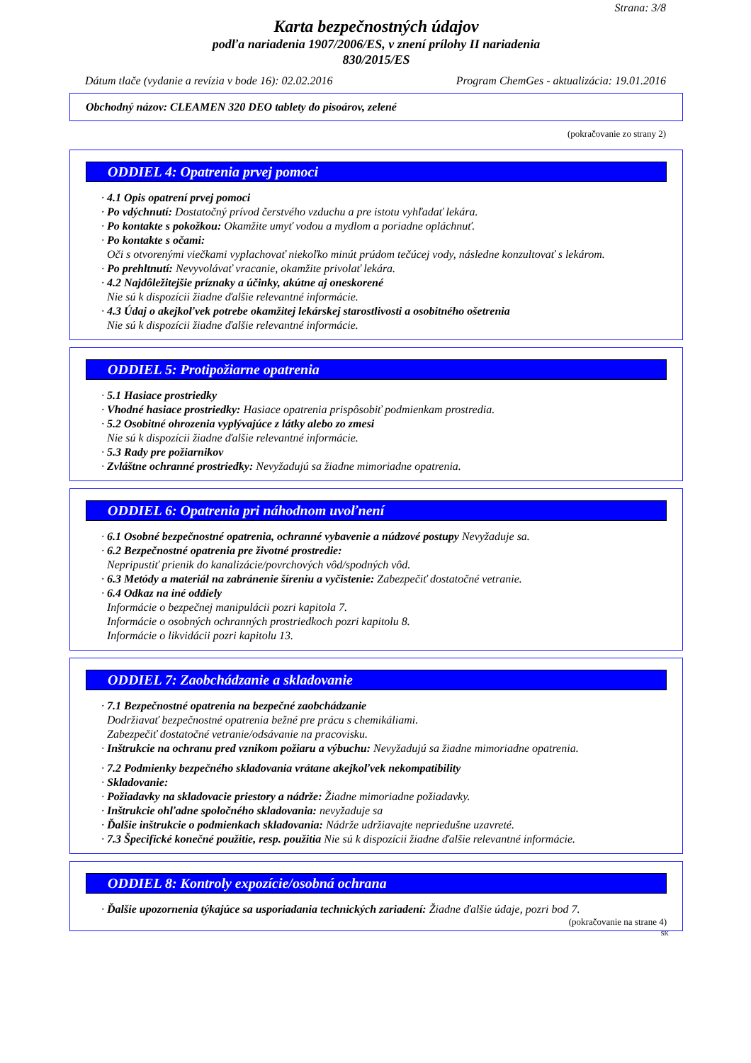Strana: 3/8
Karta bezpečnostných údajov
podľa nariadenia 1907/2006/ES, v znení prílohy II nariadenia
830/2015/ES
Dátum tlače (vydanie a revízia v bode 16): 02.02.2016 Program ChemGes - aktualizácia: 19.01.2016
Obchodný názov: CLEAMEN 320 DEO tablety do pisoárov, zelené
(pokračovanie zo strany 2)
ODDIEL 4: Opatrenia prvej pomoci
· 4.1 Opis opatrení prvej pomoci
· Po vdýchnutí: Dostatočný prívod čerstvého vzduchu a pre istotu vyhľadať lekára.
· Po kontakte s pokožkou: Okamžite umyť vodou a mydlom a poriadne opláchnuť.
· Po kontakte s očami:
Oči s otvorenými viečkami vyplachovať niekoľko minút prúdom tečúcej vody, následne konzultovať s lekárom.
· Po prehltnutí: Nevyvolávať vracanie, okamžite privolať lekára.
· 4.2 Najdôležitejšie príznaky a účinky, akútne aj oneskorené
Nie sú k dispozícii žiadne ďalšie relevantné informácie.
· 4.3 Údaj o akejkoľvek potrebe okamžitej lekárskej starostlivosti a osobitného ošetrenia
Nie sú k dispozícii žiadne ďalšie relevantné informácie.
ODDIEL 5: Protipožiarne opatrenia
· 5.1 Hasiace prostriedky
· Vhodné hasiace prostriedky: Hasiace opatrenia prispôsobiť podmienkam prostredia.
· 5.2 Osobitné ohrozenia vyplývajúce z látky alebo zo zmesi
Nie sú k dispozícii žiadne ďalšie relevantné informácie.
· 5.3 Rady pre požiarnikov
· Zvláštne ochranné prostriedky: Nevyžadujú sa žiadne mimoriadne opatrenia.
ODDIEL 6: Opatrenia pri náhodnom uvoľnení
· 6.1 Osobné bezpečnostné opatrenia, ochranné vybavenie a núdzové postupy Nevyžaduje sa.
· 6.2 Bezpečnostné opatrenia pre životné prostredie:
Nepripustiť prienik do kanalizácie/povrchových vôd/spodných vôd.
· 6.3 Metódy a materiál na zabránenie šíreniu a vyčistenie: Zabezpečiť dostatočné vetranie.
· 6.4 Odkaz na iné oddiely
Informácie o bezpečnej manipulácii pozri kapitola 7.
Informácie o osobných ochranných prostriedkoch pozri kapitolu 8.
Informácie o likvidácii pozri kapitolu 13.
ODDIEL 7: Zaobchádzanie a skladovanie
· 7.1 Bezpečnostné opatrenia na bezpečné zaobchádzanie
Dodržiavať bezpečnostné opatrenia bežné pre prácu s chemikáliami.
Zabezpečiť dostatočné vetranie/odsávanie na pracovisku.
· Inštrukcie na ochranu pred vznikom požiaru a výbuchu: Nevyžadujú sa žiadne mimoriadne opatrenia.
· 7.2 Podmienky bezpečného skladovania vrátane akejkoľvek nekompatibility
· Skladovanie:
· Požiadavky na skladovacie priestory a nádrže: Žiadne mimoriadne požiadavky.
· Inštrukcie ohľadne spoločného skladovania: nevyžaduje sa
· Ďalšie inštrukcie o podmienkach skladovania: Nádrže udržiavajte nepriedušne uzavreté.
· 7.3 Špecifické konečné použitie, resp. použitia Nie sú k dispozícii žiadne ďalšie relevantné informácie.
ODDIEL 8: Kontroly expozície/osobná ochrana
· Ďalšie upozornenia týkajúce sa usporiadania technických zariadení: Žiadne ďalšie údaje, pozri bod 7.
(pokračovanie na strane 4)
SK